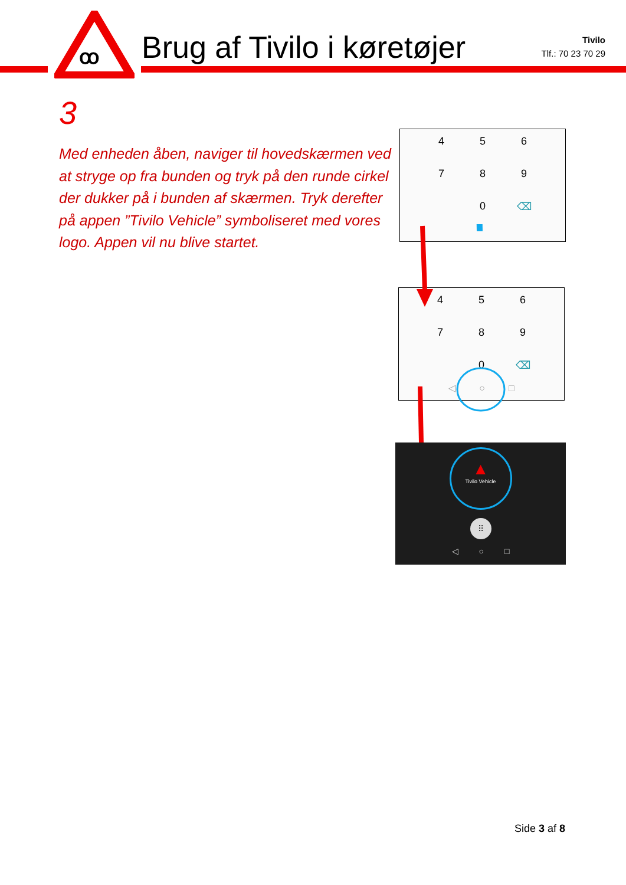ꝏ
Brug af Tivilo i køretøjer
Tivilo
Tlf.: 70 23 70 29
3
Med enheden åben, naviger til hovedskærmen ved at stryge op fra bunden og tryk på den runde cirkel der dukker på i bunden af skærmen. Tryk derefter på appen ”Tivilo Vehicle” symboliseret med vores logo. Appen vil nu blive startet.
456789 0 ⌫
456789 0 ⌫
◁ ○ □
▲
Tivilo Vehicle
⠿
◁ ○ □
Side 3 af 8